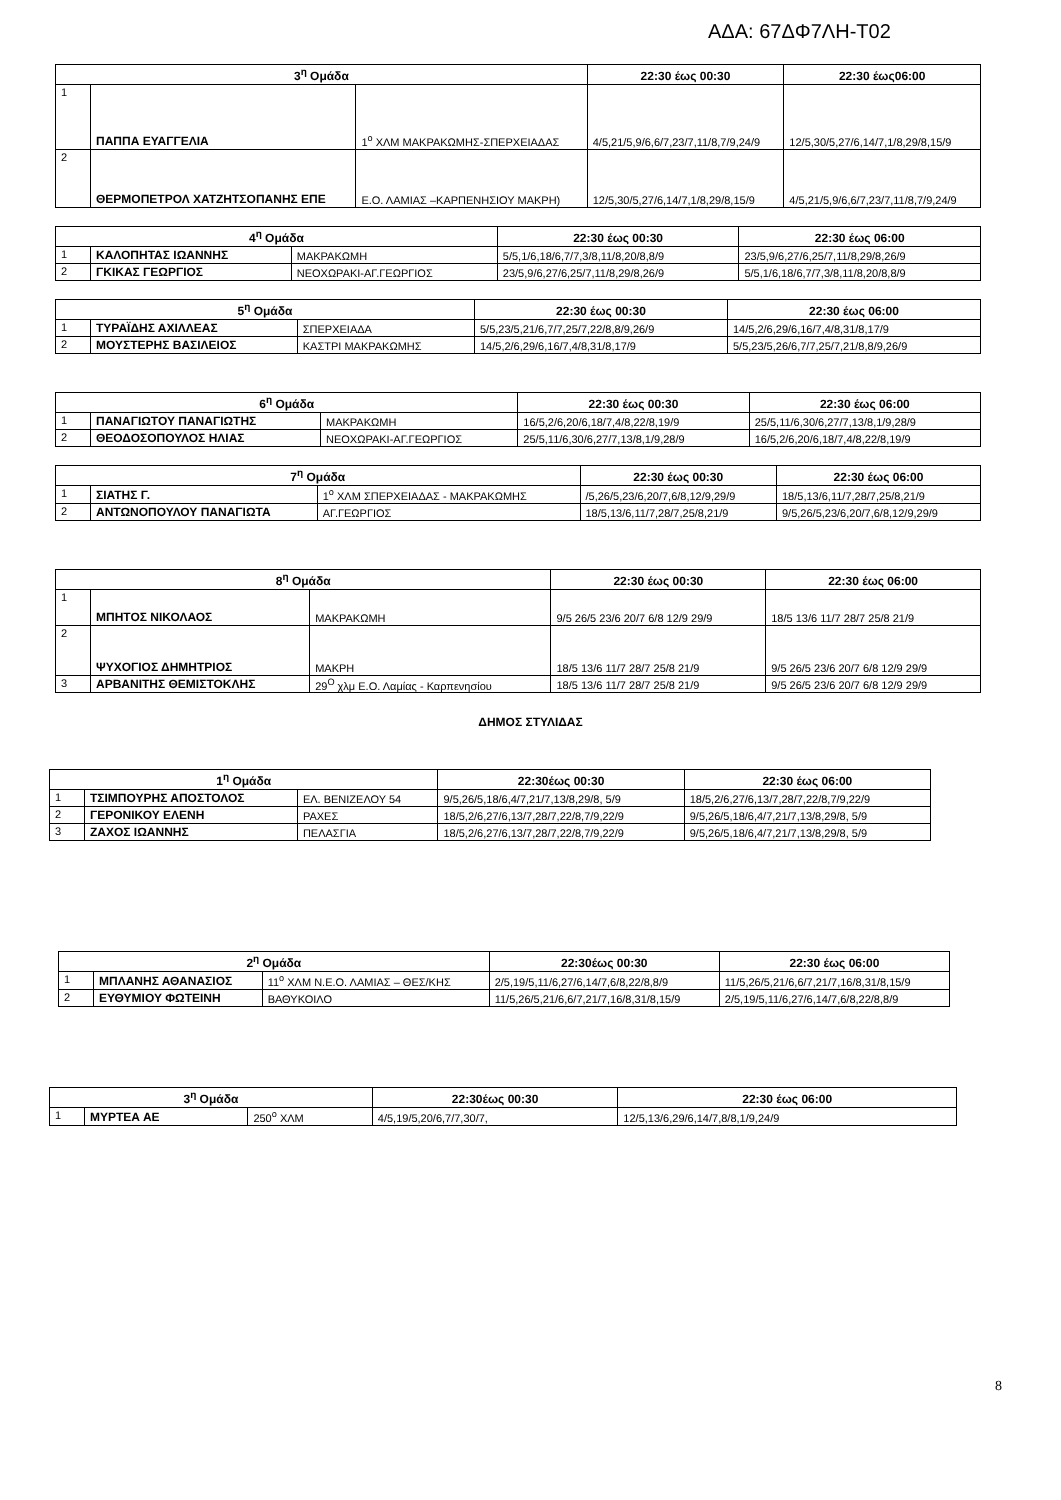ΑΔΑ: 67ΔΦ7ΛΗ-Τ02
| 3<sup>η</sup> Ομάδα | | | 22:30 έως 00:30 | 22:30 έως06:00 |
| --- | --- | --- | --- | --- |
| 1 | ΠΑΠΠΑ ΕΥΑΓΓΕΛΙΑ | 1<sup>ο</sup> ΧΛΜ ΜΑΚΡΑΚΩΜΗΣ-ΣΠΕΡΧΕΙΑΔΑΣ | 4/5,21/5,9/6,6/7,23/7,11/8,7/9,24/9 | 12/5,30/5,27/6,14/7,1/8,29/8,15/9 |
| 2 | ΘΕΡΜΟΠΕΤΡΟΛ ΧΑΤΖΗΤΣΟΠΑΝΗΣ ΕΠΕ | Ε.Ο. ΛΑΜΙΑΣ –ΚΑΡΠΕΝΗΣΙΟΥ ΜΑΚΡΗ) | 12/5,30/5,27/6,14/7,1/8,29/8,15/9 | 4/5,21/5,9/6,6/7,23/7,11/8,7/9,24/9 |
| 4<sup>η</sup> Ομάδα | | | 22:30 έως 00:30 | 22:30 έως 06:00 |
| --- | --- | --- | --- | --- |
| 1 | ΚΑΛΟΠΗΤΑΣ ΙΩΑΝΝΗΣ | ΜΑΚΡΑΚΩΜΗ | 5/5,1/6,18/6,7/7,3/8,11/8,20/8,8/9 | 23/5,9/6,27/6,25/7,11/8,29/8,26/9 |
| 2 | ΓΚΙΚΑΣ ΓΕΩΡΓΙΟΣ | ΝΕΟΧΩΡΑΚΙ-ΑΓ.ΓΕΩΡΓΙΟΣ | 23/5,9/6,27/6,25/7,11/8,29/8,26/9 | 5/5,1/6,18/6,7/7,3/8,11/8,20/8,8/9 |
| 5<sup>η</sup> Ομάδα | | | 22:30 έως 00:30 | 22:30 έως 06:00 |
| --- | --- | --- | --- | --- |
| 1 | ΤΥΡΑΪΔΗΣ ΑΧΙΛΛΕΑΣ | ΣΠΕΡΧΕΙΑΔΑ | 5/5,23/5,21/6,7/7,25/7,22/8,8/9,26/9 | 14/5,2/6,29/6,16/7,4/8,31/8,17/9 |
| 2 | ΜΟΥΣΤΕΡΗΣ ΒΑΣΙΛΕΙΟΣ | ΚΑΣΤΡΙ ΜΑΚΡΑΚΩΜΗΣ | 14/5,2/6,29/6,16/7,4/8,31/8,17/9 | 5/5,23/5,26/6,7/7,25/7,21/8,8/9,26/9 |
| 6<sup>η</sup> Ομάδα | | | 22:30 έως 00:30 | 22:30 έως 06:00 |
| --- | --- | --- | --- | --- |
| 1 | ΠΑΝΑΓΙΩΤΟΥ ΠΑΝΑΓΙΩΤΗΣ | ΜΑΚΡΑΚΩΜΗ | 16/5,2/6,20/6,18/7,4/8,22/8,19/9 | 25/5,11/6,30/6,27/7,13/8,1/9,28/9 |
| 2 | ΘΕΟΔΟΣΟΠΟΥΛΟΣ ΗΛΙΑΣ | ΝΕΟΧΩΡΑΚΙ-ΑΓ.ΓΕΩΡΓΙΟΣ | 25/5,11/6,30/6,27/7,13/8,1/9,28/9 | 16/5,2/6,20/6,18/7,4/8,22/8,19/9 |
| 7<sup>η</sup> Ομάδα | | | 22:30 έως 00:30 | 22:30 έως 06:00 |
| --- | --- | --- | --- | --- |
| 1 | ΣΙΑΤΗΣ Γ. | 1<sup>ο</sup> ΧΛΜ ΣΠΕΡΧΕΙΑΔΑΣ - ΜΑΚΡΑΚΩΜΗΣ | /5,26/5,23/6,20/7,6/8,12/9,29/9 | 18/5,13/6,11/7,28/7,25/8,21/9 |
| 2 | ΑΝΤΩΝΟΠΟΥΛΟΥ ΠΑΝΑΓΙΩΤΑ | ΑΓ.ΓΕΩΡΓΙΟΣ | 18/5,13/6,11/7,28/7,25/8,21/9 | 9/5,26/5,23/6,20/7,6/8,12/9,29/9 |
| 8<sup>η</sup> Ομάδα | | | 22:30 έως 00:30 | 22:30 έως 06:00 |
| --- | --- | --- | --- | --- |
| 1 | ΜΠΗΤΟΣ ΝΙΚΟΛΑΟΣ | ΜΑΚΡΑΚΩΜΗ | 9/5 26/5 23/6 20/7 6/8 12/9 29/9 | 18/5 13/6 11/7 28/7 25/8 21/9 |
| 2 | ΨΥΧΟΓΙΟΣ ΔΗΜΗΤΡΙΟΣ | ΜΑΚΡΗ | 18/5 13/6 11/7 28/7 25/8 21/9 | 9/5 26/5 23/6 20/7 6/8 12/9 29/9 |
| 3 | ΑΡΒΑΝΙΤΗΣ ΘΕΜΙΣΤΟΚΛΗΣ | 29<sup>Ο</sup> χλμ Ε.Ο. Λαμίας - Καρπενησίου | 18/5 13/6 11/7 28/7 25/8 21/9 | 9/5 26/5 23/6 20/7 6/8 12/9 29/9 |
ΔΗΜΟΣ ΣΤΥΛΙΔΑΣ
| 1<sup>η</sup> Ομάδα | | | 22:30έως 00:30 | 22:30 έως 06:00 |
| --- | --- | --- | --- | --- |
| 1 | ΤΣΙΜΠΟΥΡΗΣ ΑΠΟΣΤΟΛΟΣ | ΕΛ. ΒΕΝΙΖΕΛΟΥ 54 | 9/5,26/5,18/6,4/7,21/7,13/8,29/8, 5/9 | 18/5,2/6,27/6,13/7,28/7,22/8,7/9,22/9 |
| 2 | ΓΕΡΟΝΙΚΟΥ ΕΛΕΝΗ | ΡΑΧΕΣ | 18/5,2/6,27/6,13/7,28/7,22/8,7/9,22/9 | 9/5,26/5,18/6,4/7,21/7,13/8,29/8, 5/9 |
| 3 | ΖΑΧΟΣ ΙΩΑΝΝΗΣ | ΠΕΛΑΣΓΙΑ | 18/5,2/6,27/6,13/7,28/7,22/8,7/9,22/9 | 9/5,26/5,18/6,4/7,21/7,13/8,29/8, 5/9 |
| 2<sup>η</sup> Ομάδα | | | 22:30έως 00:30 | 22:30 έως 06:00 |
| --- | --- | --- | --- | --- |
| 1 | ΜΠΛΑΝΗΣ ΑΘΑΝΑΣΙΟΣ | 11<sup>ο</sup> ΧΛΜ Ν.Ε.Ο. ΛΑΜΙΑΣ – ΘΕΣ/ΚΗΣ | 2/5,19/5,11/6,27/6,14/7,6/8,22/8,8/9 | 11/5,26/5,21/6,6/7,21/7,16/8,31/8,15/9 |
| 2 | ΕΥΘΥΜΙΟΥ ΦΩΤΕΙΝΗ | ΒΑΘΥΚΟΙΛΟ | 11/5,26/5,21/6,6/7,21/7,16/8,31/8,15/9 | 2/5,19/5,11/6,27/6,14/7,6/8,22/8,8/9 |
| 3<sup>η</sup> Ομάδα | | | 22:30έως 00:30 | 22:30 έως 06:00 |
| --- | --- | --- | --- | --- |
| 1 | ΜΥΡΤΕΑ ΑΕ | 250<sup>ο</sup> ΧΛΜ | 4/5,19/5,20/6,7/7,30/7, | 12/5,13/6,29/6,14/7,8/8,1/9,24/9 |
8